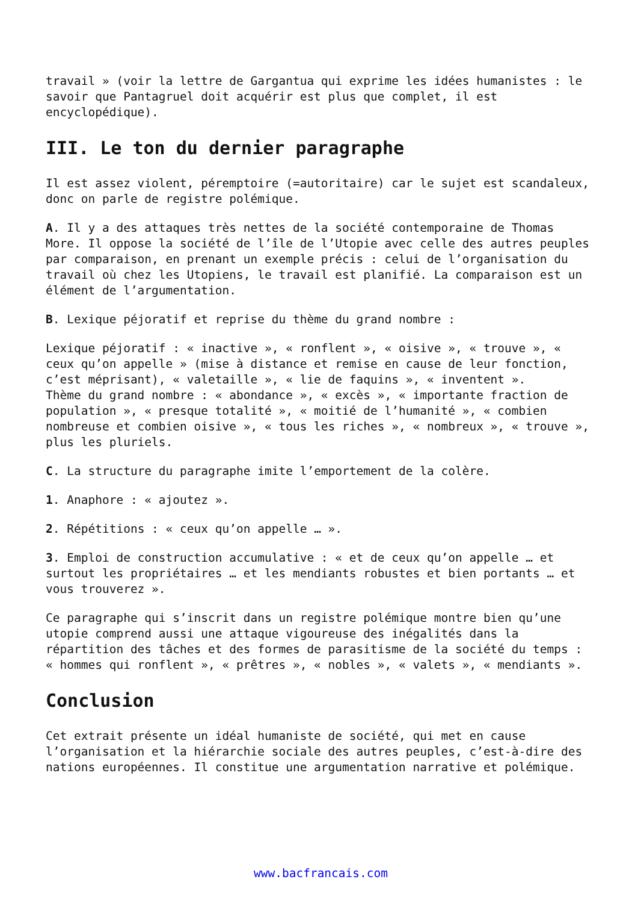travail » (voir la lettre de Gargantua qui exprime les idées humanistes : le savoir que Pantagruel doit acquérir est plus que complet, il est encyclopédique).
III. Le ton du dernier paragraphe
Il est assez violent, péremptoire (=autoritaire) car le sujet est scandaleux, donc on parle de registre polémique.
A. Il y a des attaques très nettes de la société contemporaine de Thomas More. Il oppose la société de l’île de l’Utopie avec celle des autres peuples par comparaison, en prenant un exemple précis : celui de l’organisation du travail où chez les Utopiens, le travail est planifié. La comparaison est un élément de l’argumentation.
B. Lexique péjoratif et reprise du thème du grand nombre :
Lexique péjoratif : « inactive », « ronflent », « oisive », « trouve », « ceux qu’on appelle » (mise à distance et remise en cause de leur fonction, c’est méprisant), « valetaille », « lie de faquins », « inventent ».
Thème du grand nombre : « abondance », « excès », « importante fraction de population », « presque totalité », « moitié de l’humanité », « combien nombreuse et combien oisive », « tous les riches », « nombreux », « trouve », plus les pluriels.
C. La structure du paragraphe imite l’emportement de la colère.
1. Anaphore : « ajoutez ».
2. Répétitions : « ceux qu’on appelle … ».
3. Emploi de construction accumulative : « et de ceux qu’on appelle … et surtout les propriétaires … et les mendiants robustes et bien portants … et vous trouverez ».
Ce paragraphe qui s’inscrit dans un registre polémique montre bien qu’une utopie comprend aussi une attaque vigoureuse des inégalités dans la répartition des tâches et des formes de parasitisme de la société du temps : « hommes qui ronflent », « prêtres », « nobles », « valets », « mendiants ».
Conclusion
Cet extrait présente un idéal humaniste de société, qui met en cause l’organisation et la hiérarchie sociale des autres peuples, c’est-à-dire des nations européennes. Il constitue une argumentation narrative et polémique.
www.bacfrancais.com